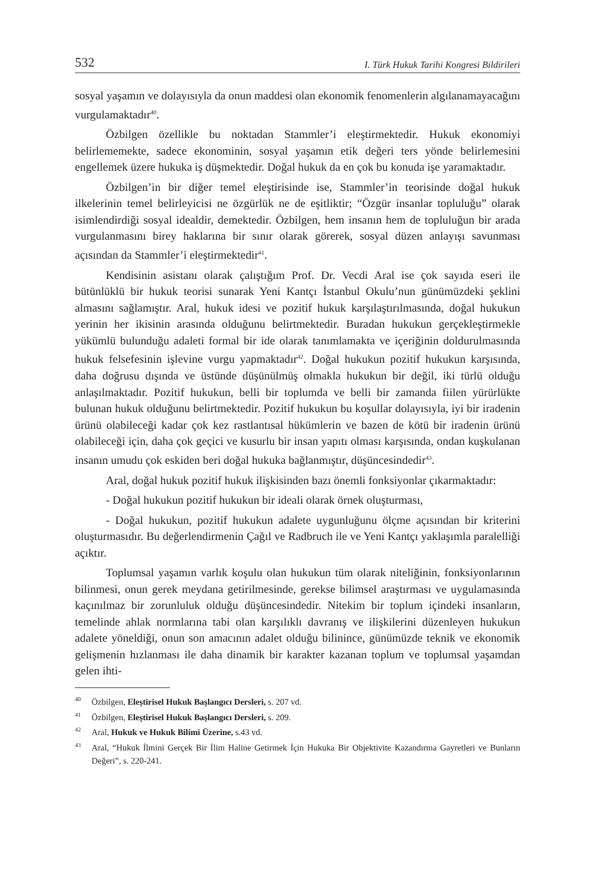532 I. Türk Hukuk Tarihi Kongresi Bildirileri
sosyal yaşamın ve dolayısıyla da onun maddesi olan ekonomik fenomenlerin algılanamayacağını vurgulamaktadır<sup>40</sup>.
Özbilgen özellikle bu noktadan Stammler’i eleştirmektedir. Hukuk ekonomiyi belirlememekte, sadece ekonominin, sosyal yaşamın etik değeri ters yönde belirlemesini engellemek üzere hukuka iş düşmektedir. Doğal hukuk da en çok bu konuda işe yaramaktadır.
Özbilgen’in bir diğer temel eleştirisinde ise, Stammler’in teorisinde doğal hukuk ilkelerinin temel belirleyicisi ne özgürlük ne de eşitliktir; “Özgür insanlar topluluğu” olarak isimlendirdiği sosyal idealdir, demektedir. Özbilgen, hem insanın hem de topluluğun bir arada vurgulanmasını birey haklarına bir sınır olarak görerek, sosyal düzen anlayışı savunması açısından da Stammler’i eleştirmektedir<sup>41</sup>.
Kendisinin asistanı olarak çalıştığım Prof. Dr. Vecdi Aral ise çok sayıda eseri ile bütünlüklü bir hukuk teorisi sunarak Yeni Kantçı İstanbul Okulu’nun günümüzdeki şeklini almasını sağlamıştır. Aral, hukuk idesi ve pozitif hukuk karşılaştırılmasında, doğal hukukun yerinin her ikisinin arasında olduğunu belirtmektedir. Buradan hukukun gerçekleştirmekle yükümlü bulunduğu adaleti formal bir ide olarak tanımlamakta ve içeriğinin doldurulmasında hukuk felsefesinin işlevine vurgu yapmaktadır<sup>42</sup>. Doğal hukukun pozitif hukukun karşısında, daha doğrusu dışında ve üstünde düşünülmüş olmakla hukukun bir değil, iki türlü olduğu anlaşılmaktadır. Pozitif hukukun, belli bir toplumda ve belli bir zamanda fiilen yürürlükte bulunan hukuk olduğunu belirtmektedir. Pozitif hukukun bu koşullar dolayısıyla, iyi bir iradenin ürünü olabileceği kadar çok kez rastlantısal hükümlerin ve bazen de kötü bir iradenin ürünü olabileceği için, daha çok geçici ve kusurlu bir insan yapıtı olması karşısında, ondan kuşkulanan insanın umudu çok eskiden beri doğal hukuka bağlanmıştır, düşüncesindedir<sup>43</sup>.
Aral, doğal hukuk pozitif hukuk ilişkisinden bazı önemli fonksiyonlar çıkarmaktadır:
- Doğal hukukun pozitif hukukun bir ideali olarak örnek oluşturması,
- Doğal hukukun, pozitif hukukun adalete uygunluğunu ölçme açısından bir kriterini oluşturmasıdır. Bu değerlendirmenin Çağıl ve Radbruch ile ve Yeni Kantçı yaklaşımla paralelliği açıktır.
Toplumsal yaşamın varlık koşulu olan hukukun tüm olarak niteliğinin, fonksiyonlarının bilinmesi, onun gerek meydana getirilmesinde, gerekse bilimsel araştırması ve uygulamasında kaçınılmaz bir zorunluluk olduğu düşüncesindedir. Nitekim bir toplum içindeki insanların, temelinde ahlak normlarına tabi olan karşılıklı davranış ve ilişkilerini düzenleyen hukukun adalete yöneldiği, onun son amacının adalet olduğu bilinince, günümüzde teknik ve ekonomik gelişmenin hızlanması ile daha dinamik bir karakter kazanan toplum ve toplumsal yaşamdan gelen ihti-
<sup>40</sup> Özbilgen, Eleştirisel Hukuk Başlangıcı Dersleri, s. 207 vd.
<sup>41</sup> Özbilgen, Eleştirisel Hukuk Başlangıcı Dersleri, s. 209.
<sup>42</sup> Aral, Hukuk ve Hukuk Bilimi Üzerine, s.43 vd.
<sup>43</sup> Aral, “Hukuk İlmini Gerçek Bir İlim Haline Getirmek İçin Hukuka Bir Objektivite Kazandırma Gayretleri ve Bunların Değeri”, s. 220-241.